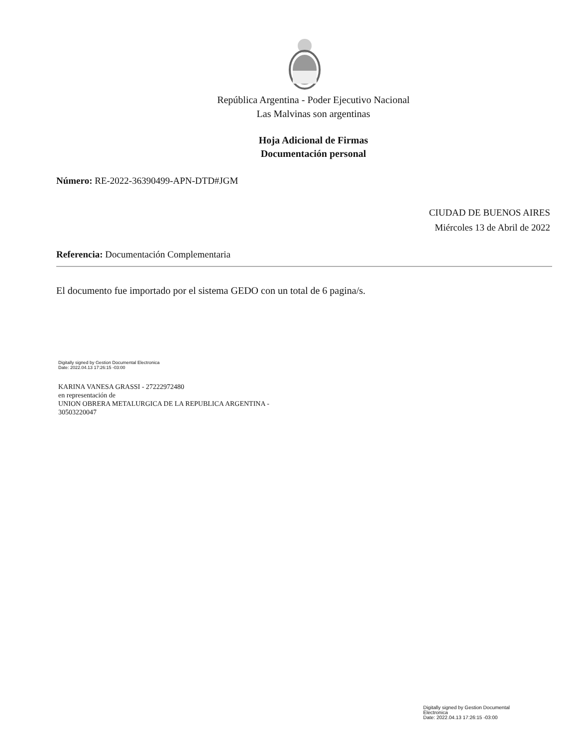República Argentina - Poder Ejecutivo Nacional
Las Malvinas son argentinas
Hoja Adicional de Firmas
Documentación personal
Número: RE-2022-36390499-APN-DTD#JGM
CIUDAD DE BUENOS AIRES
Miércoles 13 de Abril de 2022
Referencia: Documentación Complementaria
El documento fue importado por el sistema GEDO con un total de 6 pagina/s.
Digitally signed by Gestion Documental Electronica
Date: 2022.04.13 17:26:15 -03:00
KARINA VANESA GRASSI - 27222972480
en representación de
UNION OBRERA METALURGICA DE LA REPUBLICA ARGENTINA -
30503220047
Digitally signed by Gestion Documental
Electronica
Date: 2022.04.13 17:26:15 -03:00